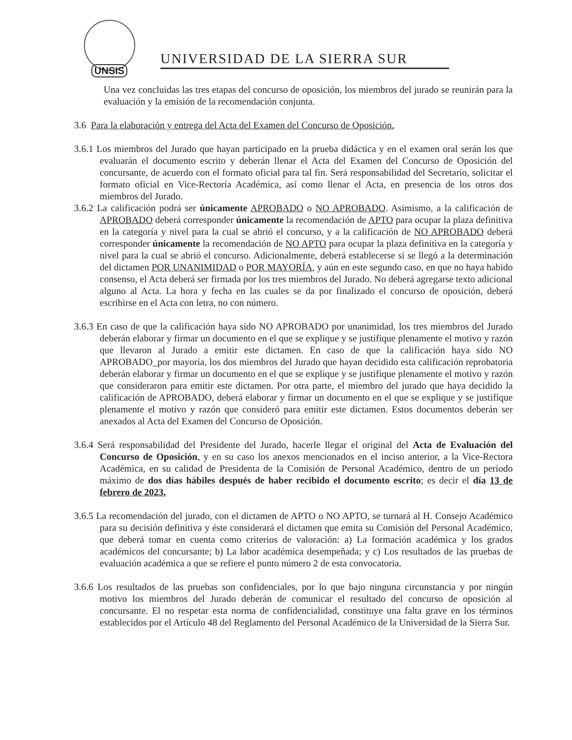UNSIS
UNIVERSIDAD DE LA SIERRA SUR
Una vez concluidas las tres etapas del concurso de oposición, los miembros del jurado se reunirán para la evaluación y la emisión de la recomendación conjunta.
3.6 Para la elaboración y entrega del Acta del Examen del Concurso de Oposición.
3.6.1 Los miembros del Jurado que hayan participado en la prueba didáctica y en el examen oral serán los que evaluarán el documento escrito y deberán llenar el Acta del Examen del Concurso de Oposición del concursante, de acuerdo con el formato oficial para tal fin. Será responsabilidad del Secretario, solicitar el formato oficial en Vice-Rectoría Académica, así como llenar el Acta, en presencia de los otros dos miembros del Jurado.
3.6.2 La calificación podrá ser únicamente APROBADO o NO APROBADO. Asimismo, a la calificación de APROBADO deberá corresponder únicamente la recomendación de APTO para ocupar la plaza definitiva en la categoría y nivel para la cual se abrió el concurso, y a la calificación de NO APROBADO deberá corresponder únicamente la recomendación de NO APTO para ocupar la plaza definitiva en la categoría y nivel para la cual se abrió el concurso. Adicionalmente, deberá establecerse si se llegó a la determinación del dictamen POR UNANIMIDAD o POR MAYORÍA, y aún en este segundo caso, en que no haya habido consenso, el Acta deberá ser firmada por los tres miembros del Jurado. No deberá agregarse texto adicional alguno al Acta. La hora y fecha en las cuales se da por finalizado el concurso de oposición, deberá escribirse en el Acta con letra, no con número.
3.6.3 En caso de que la calificación haya sido NO APROBADO por unanimidad, los tres miembros del Jurado deberán elaborar y firmar un documento en el que se explique y se justifique plenamente el motivo y razón que llevaron al Jurado a emitir este dictamen. En caso de que la calificación haya sido NO APROBADO_por mayoría, los dos miembros del Jurado que hayan decidido esta calificación reprobatoria deberán elaborar y firmar un documento en el que se explique y se justifique plenamente el motivo y razón que consideraron para emitir este dictamen. Por otra parte, el miembro del jurado que haya decidido la calificación de APROBADO, deberá elaborar y firmar un documento en el que se explique y se justifique plenamente el motivo y razón que consideró para emitir este dictamen. Estos documentos deberán ser anexados al Acta del Examen del Concurso de Oposición.
3.6.4 Será responsabilidad del Presidente del Jurado, hacerle llegar el original del Acta de Evaluación del Concurso de Oposición, y en su caso los anexos mencionados en el inciso anterior, a la Vice-Rectora Académica, en su calidad de Presidenta de la Comisión de Personal Académico, dentro de un período máximo de dos días hábiles después de haber recibido el documento escrito; es decir el día 13 de febrero de 2023.
3.6.5 La recomendación del jurado, con el dictamen de APTO o NO APTO, se turnará al H. Consejo Académico para su decisión definitiva y éste considerará el dictamen que emita su Comisión del Personal Académico, que deberá tomar en cuenta como criterios de valoración: a) La formación académica y los grados académicos del concursante; b) La labor académica desempeñada; y c) Los resultados de las pruebas de evaluación académica a que se refiere el punto número 2 de esta convocatoria.
3.6.6 Los resultados de las pruebas son confidenciales, por lo que bajo ninguna circunstancia y por ningún motivo los miembros del Jurado deberán de comunicar el resultado del concurso de oposición al concursante. El no respetar esta norma de confidencialidad, constituye una falta grave en los términos establecidos por el Artículo 48 del Reglamento del Personal Académico de la Universidad de la Sierra Sur.